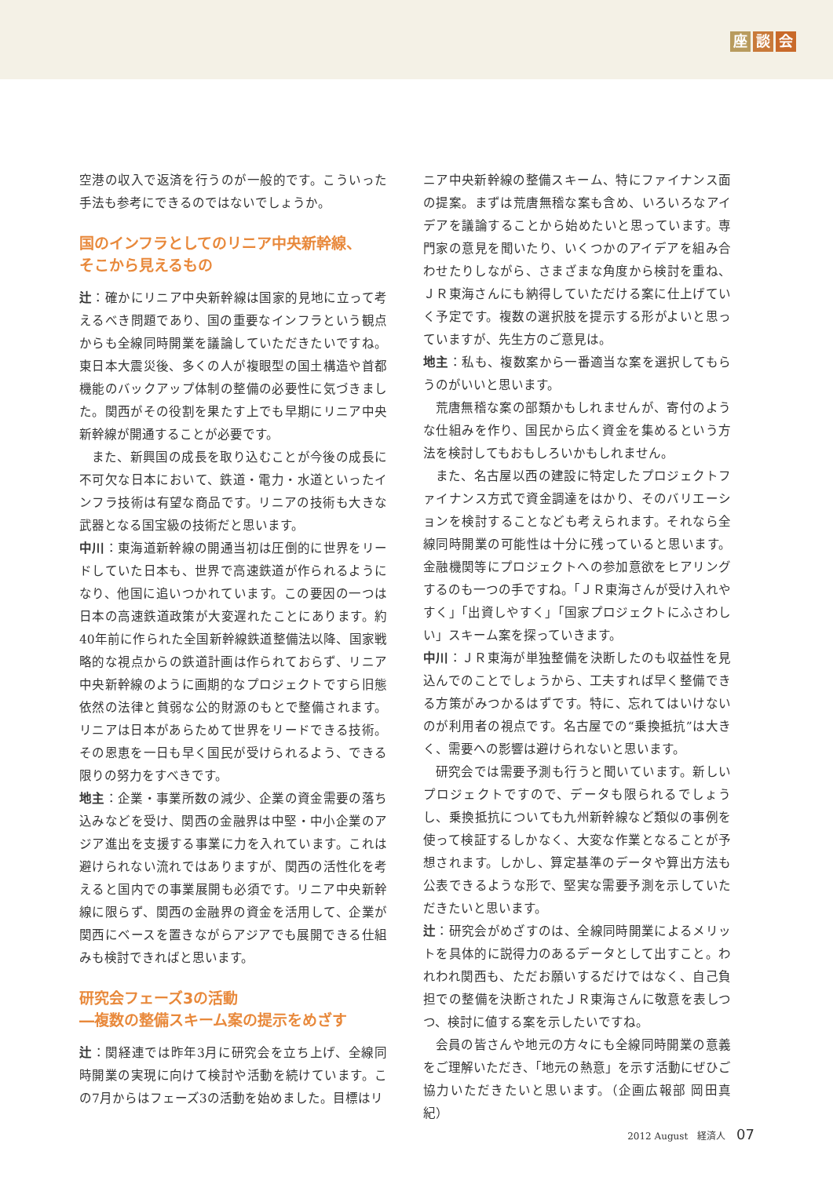座談 会
空港の収入で返済を行うのが一般的です。こういった手法も参考にできるのではないでしょうか。
国のインフラとしてのリニア中央新幹線、
そこから見えるもの
辻：確かにリニア中央新幹線は国家的見地に立って考えるべき問題であり、国の重要なインフラという観点からも全線同時開業を議論していただきたいですね。東日本大震災後、多くの人が複眼型の国土構造や首都機能のバックアップ体制の整備の必要性に気づきました。関西がその役割を果たす上でも早期にリニア中央新幹線が開通することが必要です。
また、新興国の成長を取り込むことが今後の成長に不可欠な日本において、鉄道・電力・水道といったインフラ技術は有望な商品です。リニアの技術も大きな武器となる国宝級の技術だと思います。
中川：東海道新幹線の開通当初は圧倒的に世界をリードしていた日本も、世界で高速鉄道が作られるようになり、他国に追いつかれています。この要因の一つは日本の高速鉄道政策が大変遅れたことにあります。約40年前に作られた全国新幹線鉄道整備法以降、国家戦略的な視点からの鉄道計画は作られておらず、リニア中央新幹線のように画期的なプロジェクトですら旧態依然の法律と貧弱な公的財源のもとで整備されます。リニアは日本があらためて世界をリードできる技術。その恩恵を一日も早く国民が受けられるよう、できる限りの努力をすべきです。
地主：企業・事業所数の減少、企業の資金需要の落ち込みなどを受け、関西の金融界は中堅・中小企業のアジア進出を支援する事業に力を入れています。これは避けられない流れではありますが、関西の活性化を考えると国内での事業展開も必須です。リニア中央新幹線に限らず、関西の金融界の資金を活用して、企業が関西にベースを置きながらアジアでも展開できる仕組みも検討できればと思います。
研究会フェーズ3の活動
―複数の整備スキーム案の提示をめざす
辻：関経連では昨年3月に研究会を立ち上げ、全線同時開業の実現に向けて検討や活動を続けています。この7月からはフェーズ3の活動を始めました。目標はリ
ニア中央新幹線の整備スキーム、特にファイナンス面の提案。まずは荒唐無稽な案も含め、いろいろなアイデアを議論することから始めたいと思っています。専門家の意見を聞いたり、いくつかのアイデアを組み合わせたりしながら、さまざまな角度から検討を重ね、ＪＲ東海さんにも納得していただける案に仕上げていく予定です。複数の選択肢を提示する形がよいと思っていますが、先生方のご意見は。
地主：私も、複数案から一番適当な案を選択してもらうのがいいと思います。
荒唐無稽な案の部類かもしれませんが、寄付のような仕組みを作り、国民から広く資金を集めるという方法を検討してもおもしろいかもしれません。
また、名古屋以西の建設に特定したプロジェクトファイナンス方式で資金調達をはかり、そのバリエーションを検討することなども考えられます。それなら全線同時開業の可能性は十分に残っていると思います。金融機関等にプロジェクトへの参加意欲をヒアリングするのも一つの手ですね。「ＪＲ東海さんが受け入れやすく」「出資しやすく」「国家プロジェクトにふさわしい」スキーム案を探っていきます。
中川：ＪＲ東海が単独整備を決断したのも収益性を見込んでのことでしょうから、工夫すれば早く整備できる方策がみつかるはずです。特に、忘れてはいけないのが利用者の視点です。名古屋での“乗換抵抗”は大きく、需要への影響は避けられないと思います。
研究会では需要予測も行うと聞いています。新しいプロジェクトですので、データも限られるでしょうし、乗換抵抗についても九州新幹線など類似の事例を使って検証するしかなく、大変な作業となることが予想されます。しかし、算定基準のデータや算出方法も公表できるような形で、堅実な需要予測を示していただきたいと思います。
辻：研究会がめざすのは、全線同時開業によるメリットを具体的に説得力のあるデータとして出すこと。われわれ関西も、ただお願いするだけではなく、自己負担での整備を決断されたＪＲ東海さんに敬意を表しつつ、検討に値する案を示したいですね。
会員の皆さんや地元の方々にも全線同時開業の意義をご理解いただき、「地元の熱意」を示す活動にぜひご協力いただきたいと思います。（企画広報部 岡田真紀）
2012 August　経済人 07